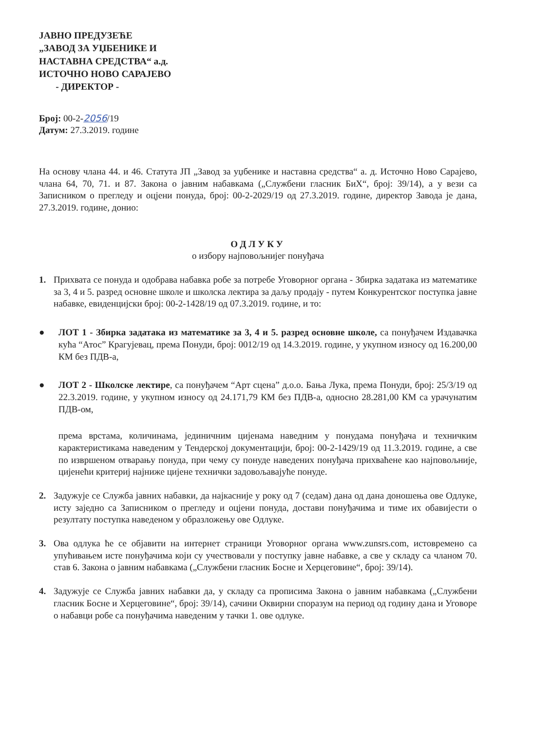ЈАВНО ПРЕДУЗЕЋЕ
„ЗАВОД ЗА УЏБЕНИКЕ И
НАСТАВНА СРЕДСТВА“ а.д.
ИСТОЧНО НОВО САРАЈЕВО
- ДИРЕКТОР -
Број: 00-2-2056/19
Датум: 27.3.2019. године
На основу члана 44. и 46. Статута ЈП „Завод за уџбенике и наставна средства“ а. д. Источно Ново Сарајево, члана 64, 70, 71. и 87. Закона о јавним набавкама („Службени гласник БиХ“, број: 39/14), а у вези са Записником о прегледу и оцјени понуда, број: 00-2-2029/19 од 27.3.2019. године, директор Завода је дана, 27.3.2019. године, донио:
ОДЛУКУ
о избору најповољнијег понуђача
1. Прихвата се понуда и одобрава набавка робе за потребе Уговорног органа - Збирка задатака из математике за 3, 4 и 5. разред основне школе и школска лектира за даљу продају - путем Конкурентског поступка јавне набавке, евиденцијски број: 00-2-1428/19 од 07.3.2019. године, и то:
● ЛОТ 1 - Збирка задатака из математике за 3, 4 и 5. разред основне школе, са понуђачем Издавачка кућа “Атос” Крагујевац, према Понуди, број: 0012/19 од 14.3.2019. године, у укупном износу од 16.200,00 КМ без ПДВ-а,
● ЛОТ 2 - Школске лектире, са понуђачем “Арт сцена” д.о.о. Бања Лука, према Понуди, број: 25/3/19 од 22.3.2019. године, у укупном износу од 24.171,79 КМ без ПДВ-а, односно 28.281,00 КМ са урачунатим ПДВ-ом,
према врстама, количинама, јединичним цијенама наведним у понудама понуђача и техничким карактеристикама наведеним у Тендерској документацији, број: 00-2-1429/19 од 11.3.2019. године, а све по извршеном отварању понуда, при чему су понуде наведених понуђача прихваћене као најповољније, цијенећи критериј најниже цијене технички задовољавајуће понуде.
2. Задужује се Служба јавних набавки, да најкасније у року од 7 (седам) дана од дана доношења ове Одлуке, исту заједно са Записником о прегледу и оцјени понуда, достави понуђачима и тиме их обавијести о резултату поступка наведеном у образложењу ове Одлуке.
3. Ова одлука ће се објавити на интернет страници Уговорног органа www.zunsrs.com, истовремено са упућивањем исте понуђачима који су учествовали у поступку јавне набавке, а све у складу са чланом 70. став 6. Закона о јавним набавкама („Службени гласник Босне и Херцеговине“, број: 39/14).
4. Задужује се Служба јавних набавки да, у складу са прописима Закона о јавним набавкама („Службени гласник Босне и Херцеговине“, број: 39/14), сачини Оквирни споразум на период од годину дана и Уговоре о набавци робе са понуђачима наведеним у тачки 1. ове одлуке.